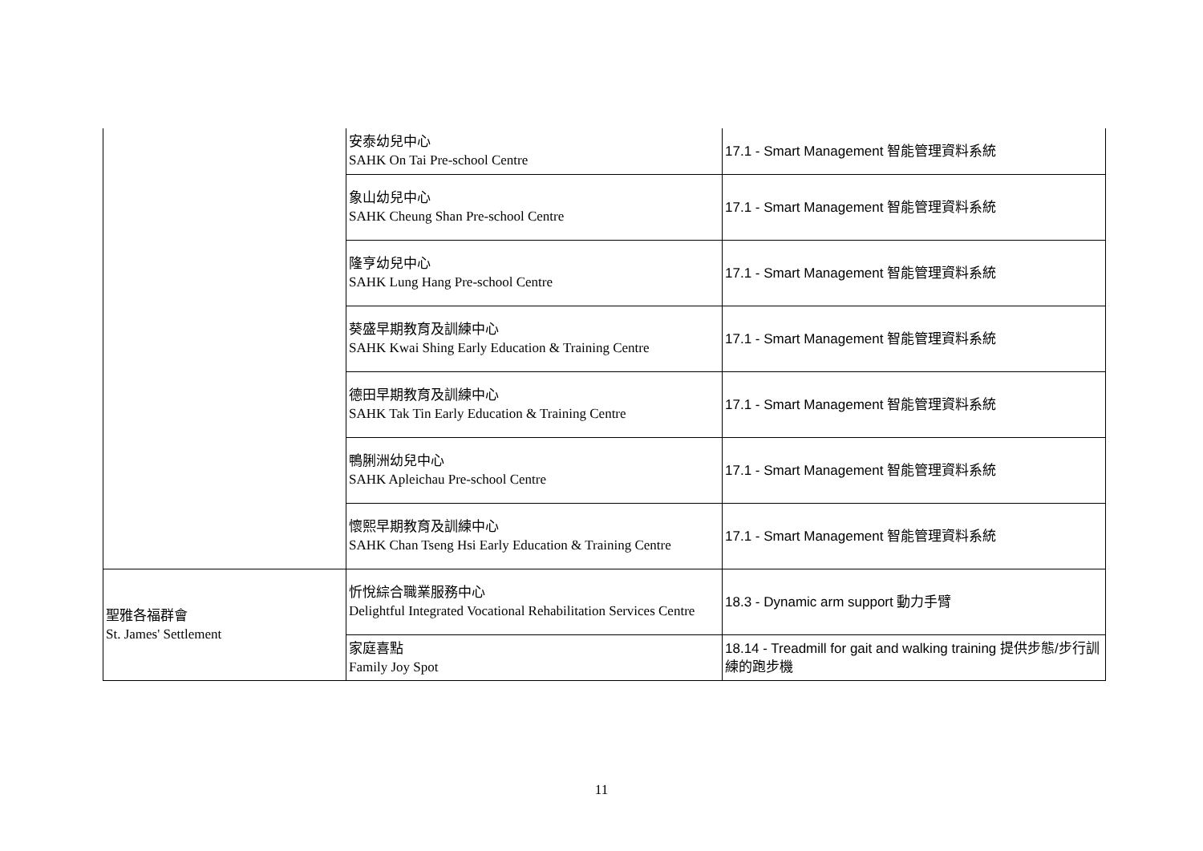| | 安泰幼兒中心 SAHK On Tai Pre-school Centre | 17.1 - Smart Management 智能管理資料系統 |
| | 象山幼兒中心 SAHK Cheung Shan Pre-school Centre | 17.1 - Smart Management 智能管理資料系統 |
| | 隆亨幼兒中心 SAHK Lung Hang Pre-school Centre | 17.1 - Smart Management 智能管理資料系統 |
| | 葵盛早期教育及訓練中心 SAHK Kwai Shing Early Education & Training Centre | 17.1 - Smart Management 智能管理資料系統 |
| | 德田早期教育及訓練中心 SAHK Tak Tin Early Education & Training Centre | 17.1 - Smart Management 智能管理資料系統 |
| | 鴨脷洲幼兒中心 SAHK Apleichau Pre-school Centre | 17.1 - Smart Management 智能管理資料系統 |
| | 懷熙早期教育及訓練中心 SAHK Chan Tseng Hsi Early Education & Training Centre | 17.1 - Smart Management 智能管理資料系統 |
| 聖雅各福群會 St. James' Settlement | 忻悅綜合職業服務中心 Delightful Integrated Vocational Rehabilitation Services Centre | 18.3 - Dynamic arm support 動力手臂 |
| | 家庭喜點 Family Joy Spot | 18.14 - Treadmill for gait and walking training 提供步態/步行訓練的跑步機 |
11